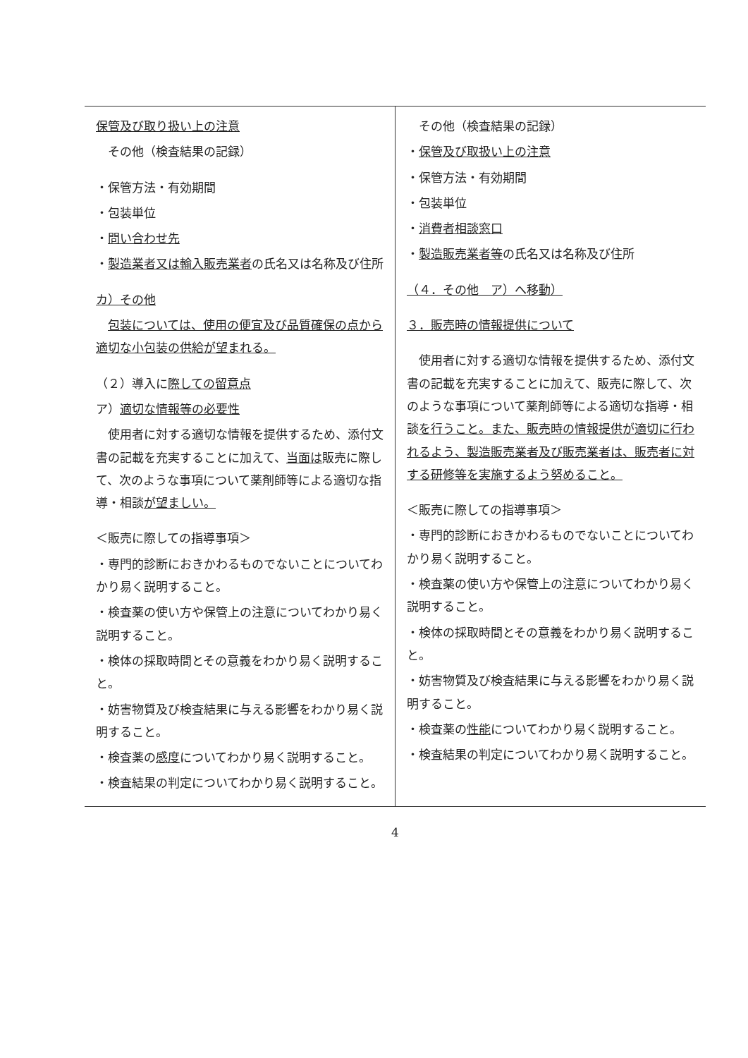| 保管及び取り扱い上の注意 その他（検査結果の記録） ・保管方法・有効期間 ・包装単位 ・ 問い合わせ先 ・ 製造業者又は輸入販売業者 の氏名又は名称及び住所 カ）その他 包装については、使用の便宜及び品質確保の点から適切な小包装の供給が望まれる。 （２）導入に 際しての留意点 ア） 適切な情報等の必要性 使用者に対する適切な情報を提供するため、添付文書の記載を充実することに加えて、 当面は 販売に際して、次のような事項について薬剤師等による適切な指導・相談 が望ましい。 ＜販売に際しての指導事項＞ ・専門的診断におきかわるものでないことについてわかり易く説明すること。 ・検査薬の使い方や保管上の注意についてわかり易く説明すること。 ・検体の採取時間とその意義をわかり易く説明すること。 ・妨害物質及び検査結果に与える影響をわかり易く説明すること。 ・検査薬の 感度 についてわかり易く説明すること。 ・検査結果の判定についてわかり易く説明すること。 | その他（検査結果の記録） ・ 保管及び取扱い上の注意 ・保管方法・有効期間 ・包装単位 ・ 消費者相談窓口 ・ 製造販売業者等 の氏名又は名称及び住所 （４．その他 ア）へ移動） ３．販売時の情報提供について 使用者に対する適切な情報を提供するため、添付文書の記載を充実することに加えて、販売に際して、次のような事項について薬剤師等による適切な指導・相談 を行うこと。また、販売時の情報提供が適切に行われるよう、製造販売業者及び販売業者は、販売者に対する研修等を実施するよう努めること。 ＜販売に際しての指導事項＞ ・専門的診断におきかわるものでないことについてわかり易く説明すること。 ・検査薬の使い方や保管上の注意についてわかり易く説明すること。 ・検体の採取時間とその意義をわかり易く説明すること。 ・妨害物質及び検査結果に与える影響をわかり易く説明すること。 ・検査薬の 性能 についてわかり易く説明すること。 ・検査結果の判定についてわかり易く説明すること。 |
4